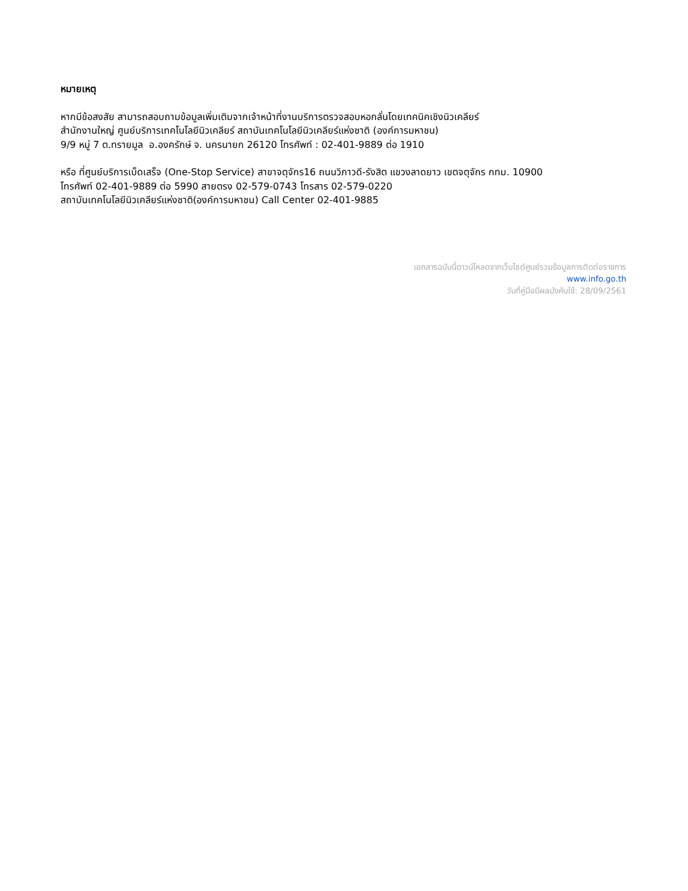หมายเหตุ
หากมีข้อสงสัย สามารถสอบถามข้อมูลเพิ่มเติมจากเจ้าหน้าที่งานบริการตรวจสอบหอกลั่นโดยเทคนิคเชิงนิวเคลียร์
สำนักงานใหญ่ ศูนย์บริการเทคโนโลยีนิวเคลียร์ สถาบันเทคโนโลยีนิวเคลียร์แห่งชาติ (องค์การมหาชน)
9/9 หมู่ 7 ต.ทรายมูล อ.องครักษ์ จ. นครนายก 26120 โทรศัพท์ : 02-401-9889 ต่อ 1910
หรือ ที่ศูนย์บริการเบ็ดเสร็จ (One-Stop Service) สาขาจตุจักร16 ถนนวิภาวดี-รังสิต แขวงลาดยาว เขตจตุจักร กทม. 10900
โทรศัพท์ 02-401-9889 ต่อ 5990 สายตรง 02-579-0743 โทรสาร 02-579-0220
สถาบันเทคโนโลยีนิวเคลียร์แห่งชาติ(องค์การมหาชน) Call Center 02-401-9885
เอกสารฉบับนี้ดาวน์โหลดจากเว็บไซต์ศูนย์รวมข้อมูลการติดต่อราชการ
www.info.go.th
วันที่คู่มือมีผลบังคับใช้: 28/09/2561